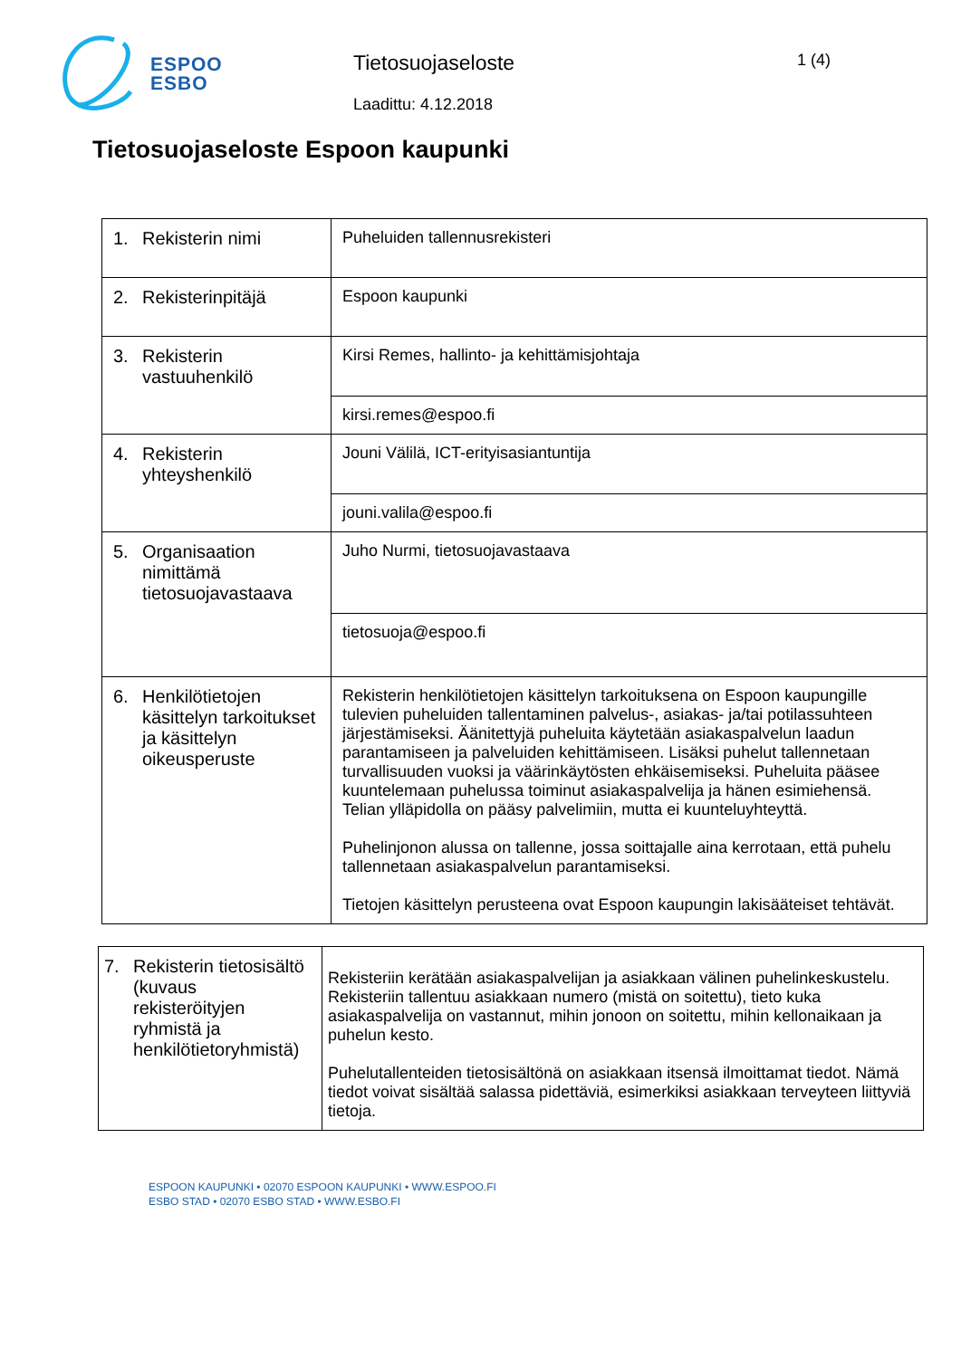ESPOO
ESBO
Tietosuojaseloste
Laadittu: 4.12.2018
1 (4)
Tietosuojaseloste Espoon kaupunki
| 1. Rekisterin nimi | Puheluiden tallennusrekisteri |
| 2. Rekisterinpitäjä | Espoon kaupunki |
| 3. Rekisterin vastuuhenkilö | Kirsi Remes, hallinto- ja kehittämisjohtaja |
| | kirsi.remes@espoo.fi |
| 4. Rekisterin yhteyshenkilö | Jouni Välilä, ICT-erityisasiantuntija |
| | jouni.valila@espoo.fi |
| 5. Organisaation nimittämä tietosuojavastaava | Juho Nurmi, tietosuojavastaava |
| | tietosuoja@espoo.fi |
| 6. Henkilötietojen käsittelyn tarkoitukset ja käsittelyn oikeusperuste | Rekisterin henkilötietojen käsittelyn tarkoituksena on Espoon kaupungille tulevien puheluiden tallentaminen palvelus-, asiakas- ja/tai potilassuhteen järjestämiseksi. Äänitettyjä puheluita käytetään asiakaspalvelun laadun parantamiseen ja palveluiden kehittämiseen. Lisäksi puhelut tallennetaan turvallisuuden vuoksi ja väärinkäytösten ehkäisemiseksi. Puheluita pääsee kuuntelemaan puhelussa toiminut asiakaspalvelija ja hänen esimiehensä. Telian ylläpidolla on pääsy palvelimiin, mutta ei kuunteluyhteyttä. Puhelinjonon alussa on tallenne, jossa soittajalle aina kerrotaan, että puhelu tallennetaan asiakaspalvelun parantamiseksi. Tietojen käsittelyn perusteena ovat Espoon kaupungin lakisääteiset tehtävät. |
| 7. Rekisterin tietosisältö (kuvaus rekisteröityjen ryhmistä ja henkilötietoryhmistä) | Rekisteriin kerätään asiakaspalvelijan ja asiakkaan välinen puhelinkeskustelu. Rekisteriin tallentuu asiakkaan numero (mistä on soitettu), tieto kuka asiakaspalvelija on vastannut, mihin jonoon on soitettu, mihin kellonaikaan ja puhelun kesto. Puhelutallenteiden tietosisältönä on asiakkaan itsensä ilmoittamat tiedot. Nämä tiedot voivat sisältää salassa pidettäviä, esimerkiksi asiakkaan terveyteen liittyviä tietoja. |
ESPOON KAUPUNKI • 02070 ESPOON KAUPUNKI • WWW.ESPOO.FI
ESBO STAD • 02070 ESBO STAD • WWW.ESBO.FI